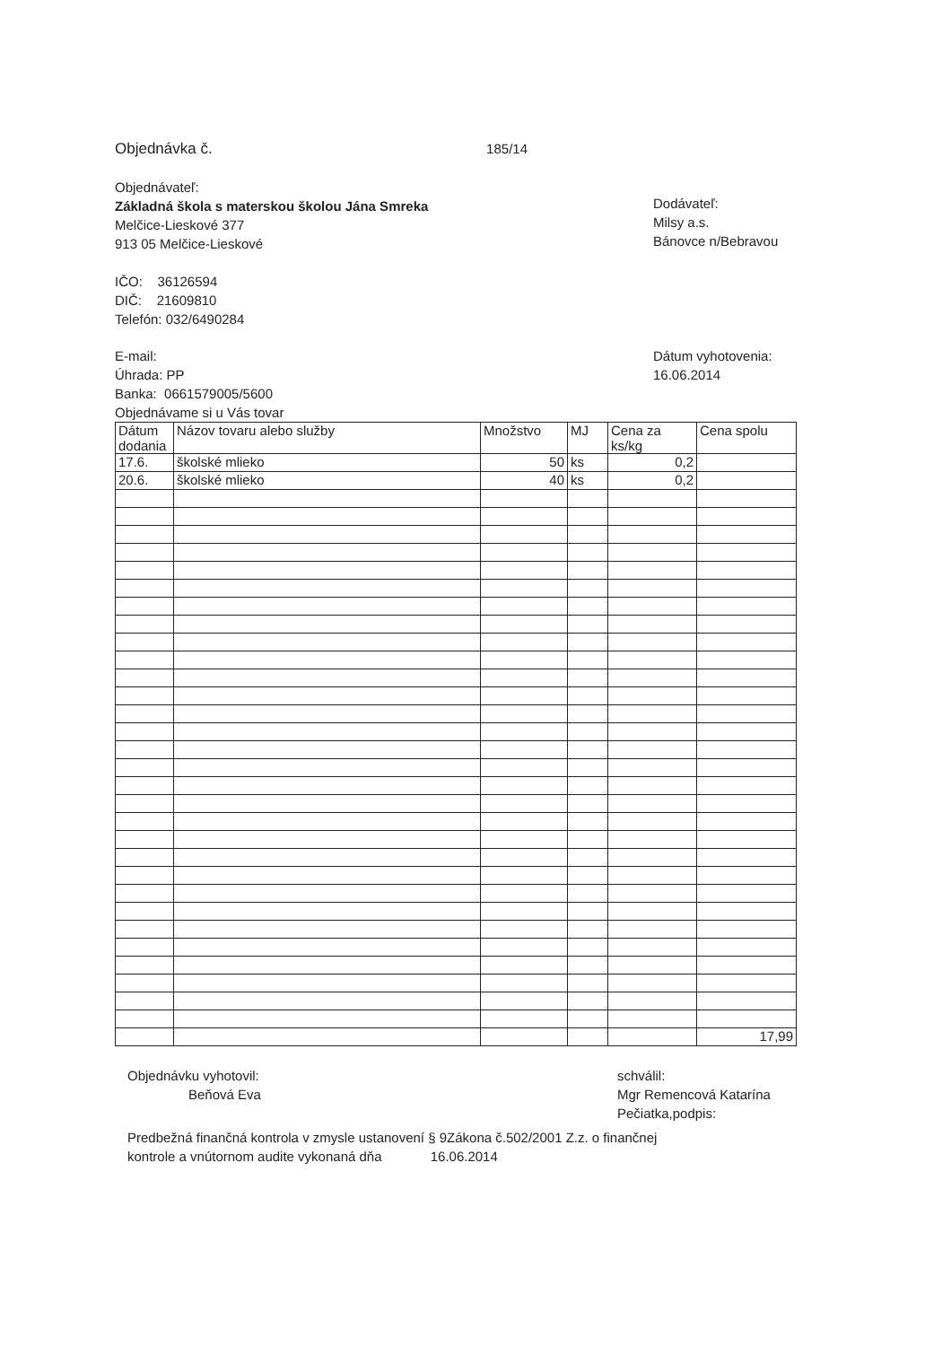Objednávka č. 185/14
Objednávateľ:
Základná škola s materskou školou Jána Smreka
Melčice-Lieskové 377
913 05 Melčice-Lieskové
IČO: 36126594
DIČ: 21609810
Telefón: 032/6490284
Dodávateľ:
Milsy a.s.
Bánovce n/Bebravou
E-mail:
Úhrada: PP
Banka: 0661579005/5600
Objednávame si u Vás tovar
Dátum vyhotovenia:
16.06.2014
| Dátum dodania | Názov tovaru alebo služby | Množstvo | MJ | Cena za ks/kg | Cena spolu |
| --- | --- | --- | --- | --- | --- |
| 17.6. | školské mlieko | 50 | ks | 0,2 | |
| 20.6. | školské mlieko | 40 | ks | 0,2 | |
| | | | | | 17,99 |
Objednávku vyhotovil:
Beňová Eva
schválil:
Mgr Remencová Katarína
Pečiatka,podpis:
Predbežná finančná kontrola v zmysle ustanovení § 9Zákona č.502/2001 Z.z. o finančnej
kontrole a vnútornom audite vykonaná dňa 16.06.2014